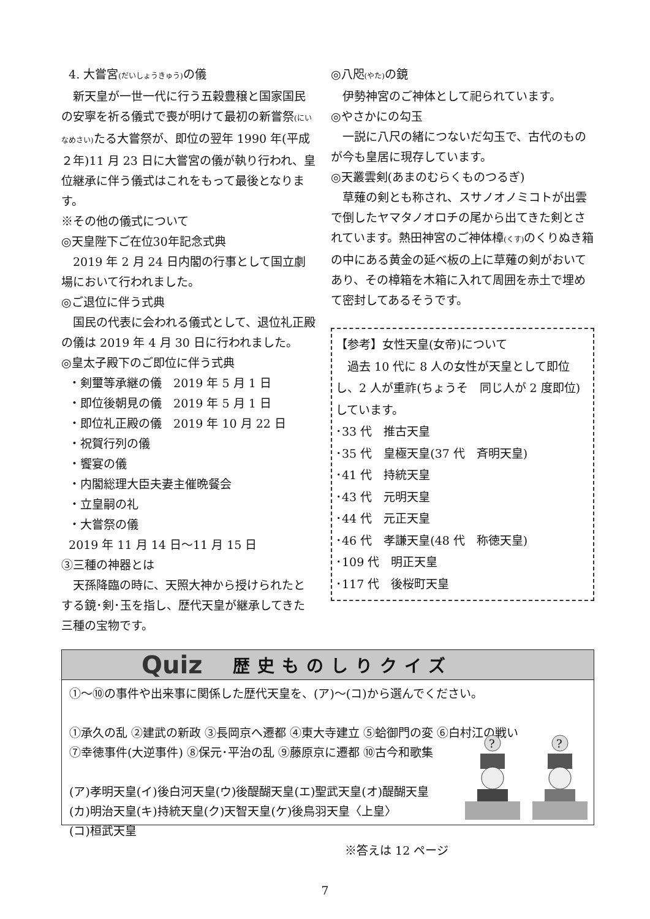4. 大嘗宮(だいしょうきゅう) の儀
新天皇が一世一代に行う五穀豊穣と国家国民の安寧を祈る儀式で喪が明けて最初の新嘗祭(にいなめさい) たる大嘗祭が、即位の翌年 1990 年(平成２年)11 月 23 日に大嘗宮の儀が執り行われ、皇位継承に伴う儀式はこれをもって最後となります。
※その他の儀式について
◎天皇陛下ご在位30年記念式典
2019 年 2 月 24 日内閣の行事として国立劇場において行われました。
◎ご退位に伴う式典
国民の代表に会われる儀式として、退位礼正殿の儀は 2019 年 4 月 30 日に行われました。
◎皇太子殿下のご即位に伴う式典
・剣璽等承継の儀　2019 年 5 月 1 日
・即位後朝見の儀　2019 年 5 月 1 日
・即位礼正殿の儀　2019 年 10 月 22 日
・祝賀行列の儀
・饗宴の儀
・内閣総理大臣夫妻主催晩餐会
・立皇嗣の礼
・大嘗祭の儀
2019 年 11 月 14 日～11 月 15 日
③三種の神器とは
天孫降臨の時に、天照大神から授けられたとする鏡･剣･玉を指し、歴代天皇が継承してきた三種の宝物です。
◎八咫(やた) の鏡
伊勢神宮のご神体として祀られています。
◎やさかにの勾玉
一説に八尺の緒につないだ勾玉で、古代のものが今も皇居に現存しています。
◎天叢雲剣(あまのむらくものつるぎ)
草薙の剣とも称され、スサノオノミコトが出雲で倒したヤマタノオロチの尾から出てきた剣とされています。熱田神宮のご神体樟(くす) のくりぬき箱の中にある黄金の延べ板の上に草薙の剣がおいてあり、その樟箱を木箱に入れて周囲を赤土で埋めて密封してあるそうです。
【参考】女性天皇(女帝)について
過去 10 代に 8 人の女性が天皇として即位し、2 人が重祚(ちょうそ　同じ人が 2 度即位)しています。
･33 代　推古天皇
･35 代　皇極天皇(37 代　斉明天皇)
･41 代　持統天皇
･43 代　元明天皇
･44 代　元正天皇
･46 代　孝謙天皇(48 代　称徳天皇)
･109 代　明正天皇
･117 代　後桜町天皇
Quiz 歴史ものしりクイズ
①～⑩の事件や出来事に関係した歴代天皇を、(ア)～(コ)から選んでください。
①承久の乱 ②建武の新政 ③長岡京へ遷都 ④東大寺建立 ⑤蛤御門の変 ⑥白村江の戦い
⑦幸徳事件(大逆事件) ⑧保元･平治の乱 ⑨藤原京に遷都 ⑩古今和歌集
(ア)孝明天皇(イ)後白河天皇(ウ)後醍醐天皇(エ)聖武天皇(オ)醍醐天皇
(カ)明治天皇(キ)持統天皇(ク)天智天皇(ケ)後鳥羽天皇〈上皇〉
(コ)桓武天皇
※答えは 12 ページ
?
?
7